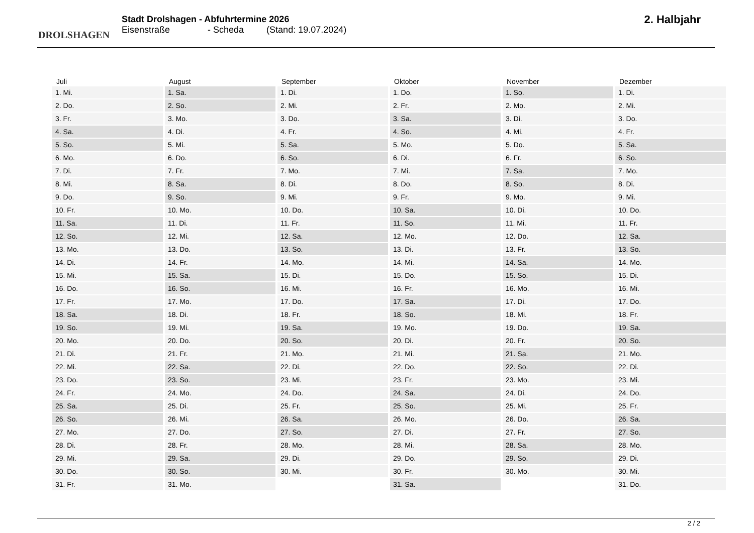DROLSHAGEN
Stadt Drolshagen - Abfuhrtermine 2026
Eisenstraße - Scheda (Stand: 19.07.2024)
2. Halbjahr
| Juli | August | September | Oktober | November | Dezember |
| --- | --- | --- | --- | --- | --- |
| 1. Mi. | 1. Sa. | 1. Di. | 1. Do. | 1. So. | 1. Di. |
| 2. Do. | 2. So. | 2. Mi. | 2. Fr. | 2. Mo. | 2. Mi. |
| 3. Fr. | 3. Mo. | 3. Do. | 3. Sa. | 3. Di. | 3. Do. |
| 4. Sa. | 4. Di. | 4. Fr. | 4. So. | 4. Mi. | 4. Fr. |
| 5. So. | 5. Mi. | 5. Sa. | 5. Mo. | 5. Do. | 5. Sa. |
| 6. Mo. | 6. Do. | 6. So. | 6. Di. | 6. Fr. | 6. So. |
| 7. Di. | 7. Fr. | 7. Mo. | 7. Mi. | 7. Sa. | 7. Mo. |
| 8. Mi. | 8. Sa. | 8. Di. | 8. Do. | 8. So. | 8. Di. |
| 9. Do. | 9. So. | 9. Mi. | 9. Fr. | 9. Mo. | 9. Mi. |
| 10. Fr. | 10. Mo. | 10. Do. | 10. Sa. | 10. Di. | 10. Do. |
| 11. Sa. | 11. Di. | 11. Fr. | 11. So. | 11. Mi. | 11. Fr. |
| 12. So. | 12. Mi. | 12. Sa. | 12. Mo. | 12. Do. | 12. Sa. |
| 13. Mo. | 13. Do. | 13. So. | 13. Di. | 13. Fr. | 13. So. |
| 14. Di. | 14. Fr. | 14. Mo. | 14. Mi. | 14. Sa. | 14. Mo. |
| 15. Mi. | 15. Sa. | 15. Di. | 15. Do. | 15. So. | 15. Di. |
| 16. Do. | 16. So. | 16. Mi. | 16. Fr. | 16. Mo. | 16. Mi. |
| 17. Fr. | 17. Mo. | 17. Do. | 17. Sa. | 17. Di. | 17. Do. |
| 18. Sa. | 18. Di. | 18. Fr. | 18. So. | 18. Mi. | 18. Fr. |
| 19. So. | 19. Mi. | 19. Sa. | 19. Mo. | 19. Do. | 19. Sa. |
| 20. Mo. | 20. Do. | 20. So. | 20. Di. | 20. Fr. | 20. So. |
| 21. Di. | 21. Fr. | 21. Mo. | 21. Mi. | 21. Sa. | 21. Mo. |
| 22. Mi. | 22. Sa. | 22. Di. | 22. Do. | 22. So. | 22. Di. |
| 23. Do. | 23. So. | 23. Mi. | 23. Fr. | 23. Mo. | 23. Mi. |
| 24. Fr. | 24. Mo. | 24. Do. | 24. Sa. | 24. Di. | 24. Do. |
| 25. Sa. | 25. Di. | 25. Fr. | 25. So. | 25. Mi. | 25. Fr. |
| 26. So. | 26. Mi. | 26. Sa. | 26. Mo. | 26. Do. | 26. Sa. |
| 27. Mo. | 27. Do. | 27. So. | 27. Di. | 27. Fr. | 27. So. |
| 28. Di. | 28. Fr. | 28. Mo. | 28. Mi. | 28. Sa. | 28. Mo. |
| 29. Mi. | 29. Sa. | 29. Di. | 29. Do. | 29. So. | 29. Di. |
| 30. Do. | 30. So. | 30. Mi. | 30. Fr. | 30. Mo. | 30. Mi. |
| 31. Fr. | 31. Mo. | | 31. Sa. | | 31. Do. |
2 / 2